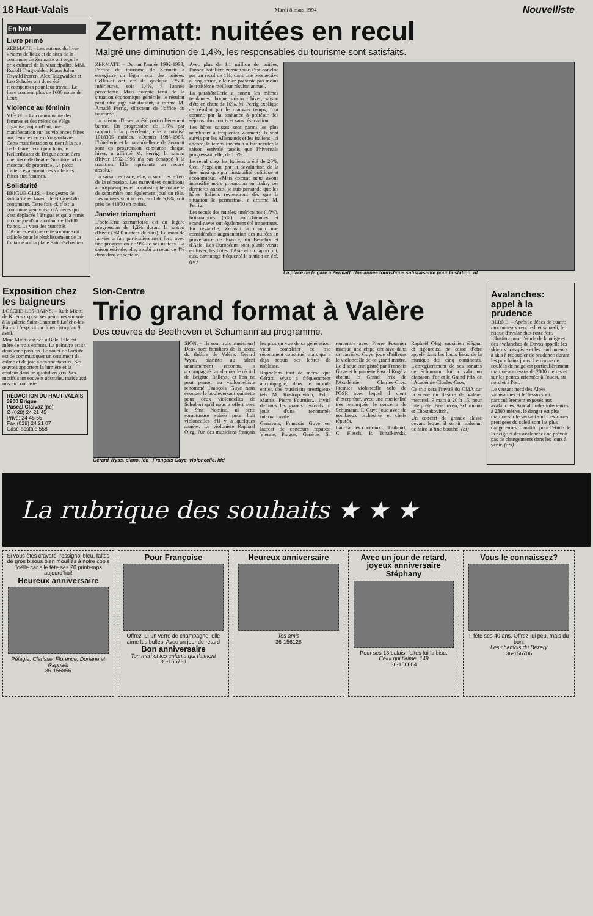18 Haut-Valais Mardi 8 mars 1994 Nouvelliste
En bref
Livre primé
ZERMATT. – Les auteurs du livre «Noms de lieux et de sites de la commune de Zermatt» ont reçu le prix culturel de la Municipalité. MM. Rudolf Taugwalder, Klaus Julen, Oswald Perren, Alex Taugwalder et Leo Schuler ont donc été récompensés pour leur travail. Le livre contient plus de 1600 noms de lieux.
Violence au féminin
VIÈGE. – La communauté des femmes et des mères de Viège organise, aujourd'hui, une manifestation sur les violences faites aux femmes en ex-Yougoslavie. Cette manifestation se tient à la rue de la Gare. Jeudi prochain, le Kellertheater de Brigue accueillera une pièce de théâtre. Son titre: «Un morceau de propreté». La pièce traitera également des violences faites aux femmes.
Solidarité
BRIGUE-GLIS. – Les gestes de solidarité en faveur de Brigue-Glis continuent. Cette fois-ci, c'est la commune genevoise d'Anières qui s'est déplacée à Brigue et qui a remis un chèque d'un montant de 15000 francs. Le vœu des autorités d'Anières est que cette somme soit utilisée pour le rétablissement de la fontaine sur la place Saint-Sébastien.
Zermatt: nuitées en recul
Malgré une diminution de 1,4%, les responsables du tourisme sont satisfaits.
ZERMATT. – Durant l'année 1992-1993, l'office du tourisme de Zermatt a enregistré un léger recul des nuitées. Celles-ci ont été de quelque 23500 inférieures, soit 1,4%, à l'année précédente. Mais compte tenu de la situation économique générale, le résultat peut être jugé satisfaisant, a estimé M. Amadé Perrig, directeur de l'office du tourisme.
La saison d'hiver a été particulièrement bonne. En progression de 1,6% par rapport à la précédente, elle a totalisé 1018305 nuitées. «Depuis 1985-1986, l'hôtellerie et la parahôtellerie de Zermatt sont en progression constante chaque hiver, a affirmé M. Perrig, la saison d'hiver 1992-1993 n'a pas échappé à la tradition. Elle représente un record absolu.»
La saison estivale, elle, a subit les effets de la récession. Les mauvaises conditions atmosphériques et la catastrophe naturelle de septembre ont également joué un rôle. Les nuitées sont ici en recul de 5,8%, soit près de 41000 en moins.
Janvier triomphant
L'hôtellerie zermattoise est en légère progression de 1,2% durant la saison d'hiver (7600 nuitées de plus). Le mois de janvier a fait particulièrement fort, avec une progression de 9% de ses nuitées. La saison estivale, elle, a subi un recul de 4% dans dans ce secteur.
Avec plus de 1,1 million de nuitées, l'année hôtelière zermattoise s'est conclue par un recul de 1%; dans une perspective à long terme, elle n'en présente pas moins le troisième meilleur résultat annuel.
La parahôtellerie a connu les mêmes tendances: bonne saison d'hiver, saison d'été en chute de 10%. M. Perrig explique ce résultat par le mauvais temps, tout comme par la tendance à préférer des séjours plus courts et sans réservation.
Les hôtes suisses sont parmi les plus nombreux à fréquenter Zermatt; ils sont suivis par les Allemands et les Italiens. Ici encore, le temps incertain a fait reculer la saison estivale tandis que l'hivernale progressait, elle, de 1,5%.
Le recul chez les Italiens a été de 20%. Ceci s'explique par la dévaluation de la lire, ainsi que par l'instabilité politique et économique. «Mais comme nous avons intensifié notre promotion en Italie, ces dernières années, je suis persuadé que les hôtes Italiens reviendront dès que la situation le permettra», a affirmé M. Perrig.
Les reculs des nuitées américaines (10%), britanniques (5%), autrichiennes et scandinaves ont également été importants. En revanche, Zermatt a connu une considérable augmentation des nuitées en provenance de France, du Benelux et d'Asie. Les Européens sont plutôt venus en hiver, les hôtes d'Asie et du Japon ont, eux, davantage fréquenté la station en été. (pc)
La place de la gare à Zermatt. Une année touristique satisfaisante pour la station. nf
Exposition chez les baigneurs
LOÈCHE-LES-BAINS. – Ruth Miotti de Kriens expose ses peintures sur soie à la galerie Saint-Laurent à Loèche-les-Bains. L'exposition durera jusqu'au 9 avril.
Mme Miotti est née à Bâle. Elle est mère de trois enfants. La peinture est sa deuxième passion. Le souci de l'artiste est de communiquer un sentiment de calme et de joie à ses spectateurs. Ses œuvres apportent la lumière et la couleur dans un quotidien gris. Ses motifs sont souvent abstraits, mais aussi mis en contraste.
RÉDACTION DU HAUT-VALAIS 3900 Brigue
Pascal Claivaz (pc)
Ø (028) 24 21 45
Privé: 24 45 55
Fax (028) 24 21 07
Case postale 558
Sion-Centre
Trio grand format à Valère
Des œuvres de Beethoven et Schumann au programme.
SION. – Ils sont trois musiciens! Deux sont familiers de la scène du théâtre de Valère: Gérard Wyss, pianiste au talent unanimement reconnu, a accompagné l'an dernier le récital de Brigitte Balleys; et l'on ne peut penser au violoncelliste renommé François Guye sans évoquer le bouleversant quintette pour deux violoncelles de Schubert qu'il nous a offert avec le Sine Nomine, ni cette somptueuse soirée pour huit violoncelles d'il y a quelques années. Le violoniste Raphaël Oleg, l'un des musiciens français les plus en vue de sa génération, vient compléter ce trio récemment constitué, mais qui a déjà acquis ses lettres de noblesse.
Rappelons tout de même que Gérard Wyss a fréquemment accompagné, dans le monde entier, des musiciens prestigieux tels M. Rostropovitch, Edith Mathis, Pierre Fournier... Invité de tous les grands festivals, il jouit d'une renommée internationale.
Genevois, François Guye est lauréat de concours réputés: Vienne, Prague, Genève. Sa rencontre avec Pierre Fournier marque une étape décisive dans sa carrière. Guye joue d'ailleurs le violoncelle de ce grand maître. Le disque enregistré par François Guye et le pianiste Pascal Rogé a obtenu le Grand Prix de l'Académie Charles-Cros. Premier violoncelle solo de l'OSR avec lequel il vient d'interpréter, avec une musicalité très remarquée, le concerto de Schumann, F. Guye joue avec de nombreux orchestres et chefs réputés.
Lauréat des concours J. Thibaud, C. Flesch, P. Tchaïkovski, Raphaël Oleg, musicien élégant et rigoureux, ne cesse d'être appelé dans les hauts lieux de la musique des cinq continents. L'enregistrement de ses sonates de Schumann lui a valu un diapason d'or et le Grand Prix de l'Académie Charles-Cros.
Ce trio sera l'invité du CMA sur la scène du théâtre de Valère, mercredi 9 mars à 20 h 15, pour interpréter Beethoven, Schumann et Chostakovitch.
Un concert de grande classe devant lequel il serait malséant de faire la fine bouche! (bi)
Gérard Wyss, piano. ldd François Guye, violoncelle. ldd
Avalanches: appel à la prudence
BERNE. – Après le décès de quatre randonneurs vendredi et samedi, le risque d'avalanches reste fort. L'Institut pour l'étude de la neige et des avalanches de Davos appelle les skieurs hors-piste et les randonneurs à skis à redoubler de prudence durant les prochains jours. Le risque de coulées de neige est particulièrement marqué au-dessus de 2000 mètres et sur les pentes orientées à l'ouest, au nord et à l'est.
Le versant nord des Alpes valaisannes et le Tessin sont particulièrement exposés aux avalanches. Aux altitudes inférieures à 2300 mètres, le danger est plus marqué sur le versant sud. Les zones protégées du soleil sont les plus dangereuses. L'institut pour l'étude de la neige et des avalanches ne prévoit pas de changements dans les jours à venir. (ats)
La rubrique des souhaits ★ ★ ★
Si vous êtes cravaté, rossignol bleu, faites de gros bisous bien mouillés à notre cop's Joëlle car elle fête ses 20 printemps aujourd'hui!
Heureux anniversaire
Pélagie, Clarisse, Florence, Doriane et Raphaël
36-156856
Pour Françoise
Offrez-lui un verre de champagne, elle aime les bulles. Avec un jour de retard
Bon anniversaire
Ton mari et tes enfants qui t'aiment
36-156731
Heureux anniversaire
Tes amis
36-156128
Avec un jour de retard, joyeux anniversaire Stéphany
Pour ses 18 balais, faites-lui la bise.
Celui qui t'aime, 149
36-156604
Vous le connaissez?
Il fête ses 40 ans. Offrez-lui peu, mais du bon.
Les chamois du Bézery
36-156706